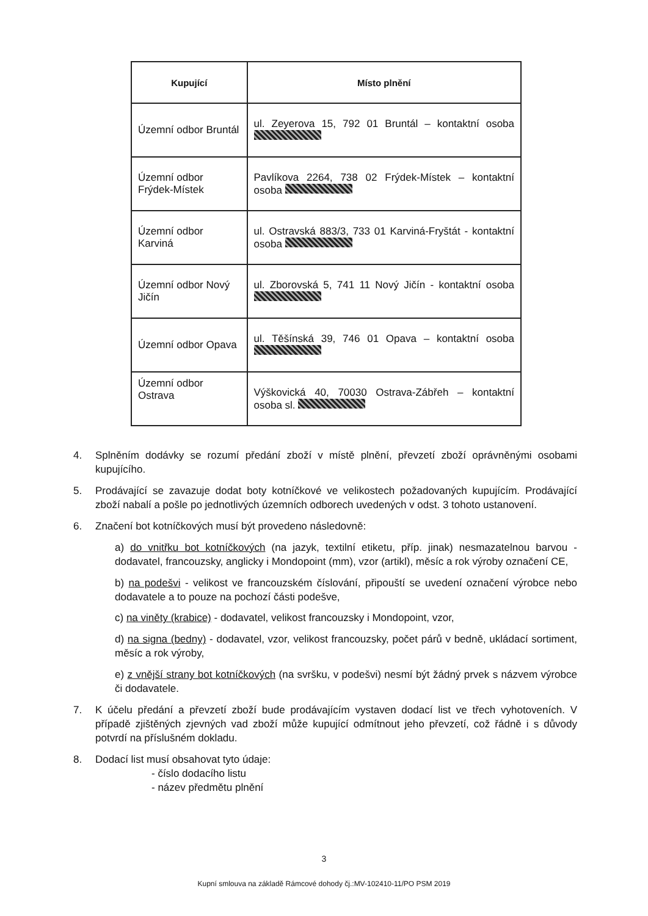| Kupující | Místo plnění |
| --- | --- |
| Územní odbor Bruntál | ul. Zeyerova 15, 792 01 Bruntál – kontaktní osoba |
| Územní odbor Frýdek-Místek | Pavlíkova 2264, 738 02 Frýdek-Místek – kontaktní osoba |
| Územní odbor Karviná | ul. Ostravská 883/3, 733 01 Karviná-Fryštát - kontaktní osoba |
| Územní odbor Nový Jičín | ul. Zborovská 5, 741 11 Nový Jičín - kontaktní osoba |
| Územní odbor Opava | ul. Těšínská 39, 746 01 Opava – kontaktní osoba |
| Územní odbor Ostrava | Výškovická 40, 70030 Ostrava-Zábřeh – kontaktní osoba sl. |
4. Splněním dodávky se rozumí předání zboží v místě plnění, převzetí zboží oprávněnými osobami kupujícího.
5. Prodávající se zavazuje dodat boty kotníčkové ve velikostech požadovaných kupujícím. Prodávající zboží nabalí a pošle po jednotlivých územních odborech uvedených v odst. 3 tohoto ustanovení.
6. Značení bot kotníčkových musí být provedeno následovně:
a) do vnitřku bot kotníčkových (na jazyk, textilní etiketu, příp. jinak) nesmazatelnou barvou - dodavatel, francouzsky, anglicky i Mondopoint (mm), vzor (artikl), měsíc a rok výroby označení CE,
b) na podešvi - velikost ve francouzském číslování, připouští se uvedení označení výrobce nebo dodavatele a to pouze na pochozí části podešve,
c) na viněty (krabice) - dodavatel, velikost francouzsky i Mondopoint, vzor,
d) na signa (bedny) - dodavatel, vzor, velikost francouzsky, počet párů v bedně, ukládací sortiment, měsíc a rok výroby,
e) z vnější strany bot kotníčkových (na svršku, v podešvi) nesmí být žádný prvek s názvem výrobce či dodavatele.
7. K účelu předání a převzetí zboží bude prodávajícím vystaven dodací list ve třech vyhotoveních. V případě zjištěných zjevných vad zboží může kupující odmítnout jeho převzetí, což řádně i s důvody potvrdí na příslušném dokladu.
8. Dodací list musí obsahovat tyto údaje:
- číslo dodacího listu
- název předmětu plnění
3
Kupní smlouva na základě Rámcové dohody čj.:MV-102410-11/PO PSM 2019